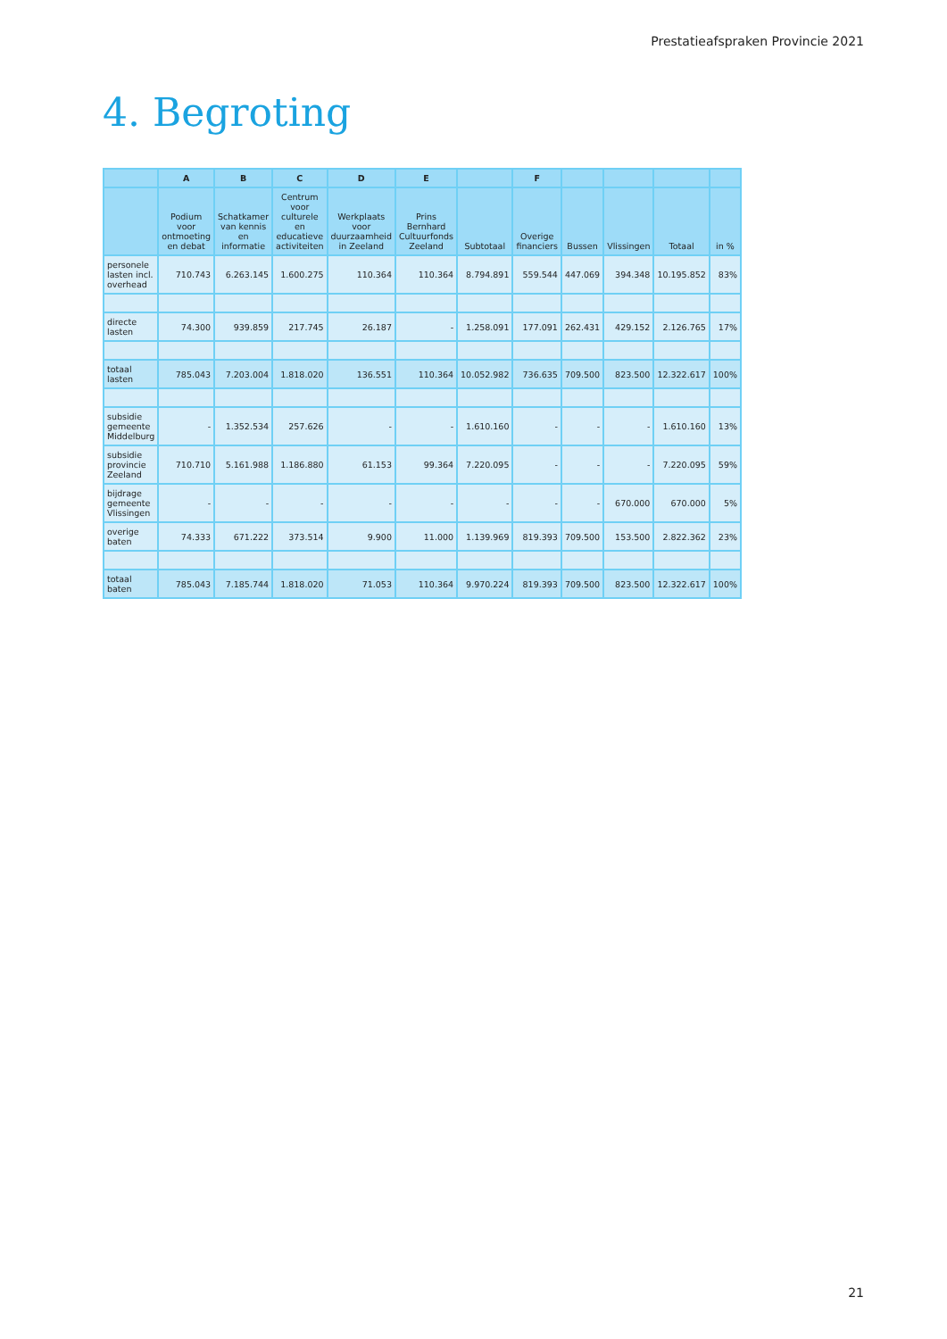Prestatieafspraken Provincie 2021
4. Begroting
| | A | B | C | D | E | | F | | | | |
| --- | --- | --- | --- | --- | --- | --- | --- | --- | --- | --- | --- |
| | Podium voor ontmoeting en debat | Schatkamer van kennis en informatie | Centrum voor culturele en educatieve activiteiten | Werkplaats voor duurzaamheid in Zeeland | Prins Bernhard Cultuurfonds Zeeland | Subtotaal | Overige financiers | Bussen | Vlissingen | Totaal | in % |
| personele lasten incl. overhead | 710.743 | 6.263.145 | 1.600.275 | 110.364 | 110.364 | 8.794.891 | 559.544 | 447.069 | 394.348 | 10.195.852 | 83% |
| directe lasten | 74.300 | 939.859 | 217.745 | 26.187 | - | 1.258.091 | 177.091 | 262.431 | 429.152 | 2.126.765 | 17% |
| totaal lasten | 785.043 | 7.203.004 | 1.818.020 | 136.551 | 110.364 | 10.052.982 | 736.635 | 709.500 | 823.500 | 12.322.617 | 100% |
| subsidie gemeente Middelburg | - | 1.352.534 | 257.626 | - | - | 1.610.160 | - | - | - | 1.610.160 | 13% |
| subsidie provincie Zeeland | 710.710 | 5.161.988 | 1.186.880 | 61.153 | 99.364 | 7.220.095 | - | - | - | 7.220.095 | 59% |
| bijdrage gemeente Vlissingen | - | - | - | - | - | - | - | - | 670.000 | 670.000 | 5% |
| overige baten | 74.333 | 671.222 | 373.514 | 9.900 | 11.000 | 1.139.969 | 819.393 | 709.500 | 153.500 | 2.822.362 | 23% |
| totaal baten | 785.043 | 7.185.744 | 1.818.020 | 71.053 | 110.364 | 9.970.224 | 819.393 | 709.500 | 823.500 | 12.322.617 | 100% |
21